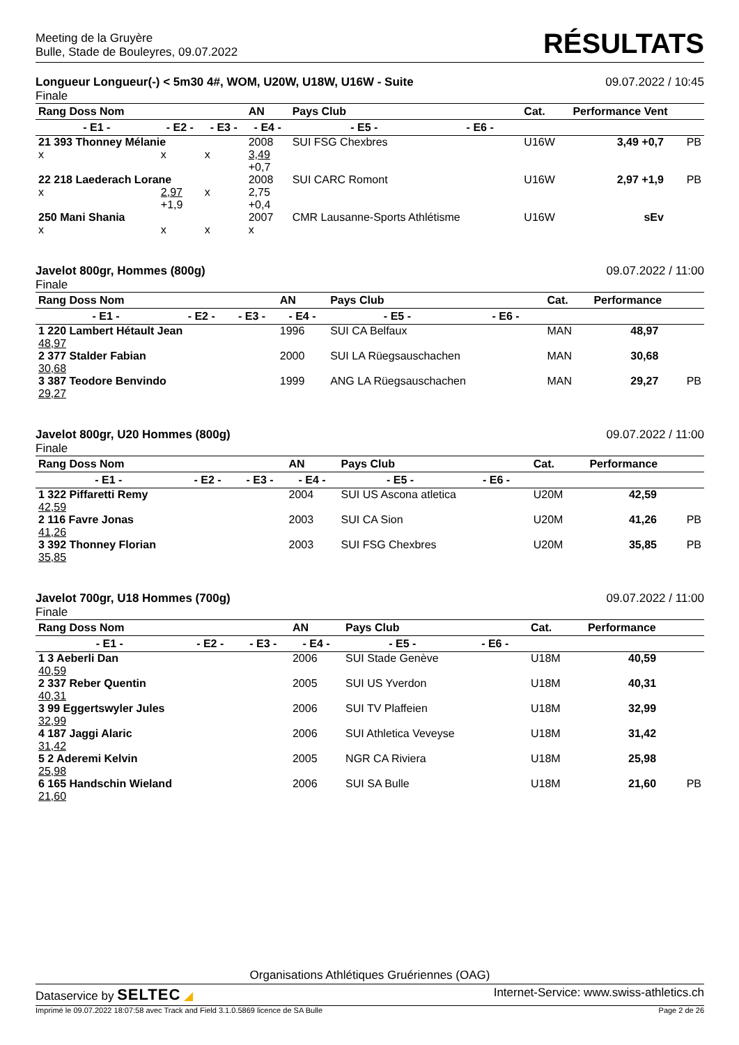Meeting de la Gruyère
Bulle, Stade de Bouleyres, 09.07.2022
RÉSULTATS
Longueur Longueur(-) < 5m30 4#, WOM, U20W, U18W, U16W - Suite 09.07.2022 / 10:45
Finale
| Rang Doss Nom | | | AN | Pays Club | | Cat. | Performance Vent | |
| --- | --- | --- | --- | --- | --- | --- | --- | --- |
| - E1 - | - E2 - | - E3 - | - E4 - | - E5 - | - E6 - | | | |
| 21 393 Thonney Mélanie | | | 2008 | SUI FSG Chexbres | | U16W | 3,49 +0,7 | PB |
| x | x | x | 3,49 +0,7 | | | | | |
| 22 218 Laederach Lorane | | | 2008 | SUI CARC Romont | | U16W | 2,97 +1,9 | PB |
| x | 2,97 +1,9 | x | 2,75 +0,4 | | | | | |
| 250 Mani Shania | | | 2007 | CMR Lausanne-Sports Athlétisme | | U16W | sEv | |
| x | x | x | x | | | | | |
Javelot 800gr, Hommes (800g) 09.07.2022 / 11:00
Finale
| Rang Doss Nom | | | AN | Pays Club | | Cat. | Performance | |
| --- | --- | --- | --- | --- | --- | --- | --- | --- |
| - E1 - | - E2 - | - E3 - | - E4 - | - E5 - | - E6 - | | | |
| 1 220 Lambert Hétault Jean | | | 1996 | SUI CA Belfaux | | MAN | 48,97 | |
| 48,97 | | | | | | | | |
| 2 377 Stalder Fabian | | | 2000 | SUI LA Rüegsauschachen | | MAN | 30,68 | |
| 30,68 | | | | | | | | |
| 3 387 Teodore Benvindo | | | 1999 | ANG LA Rüegsauschachen | | MAN | 29,27 | PB |
| 29,27 | | | | | | | | |
Javelot 800gr, U20 Hommes (800g) 09.07.2022 / 11:00
Finale
| Rang Doss Nom | | | AN | Pays Club | | Cat. | Performance | |
| --- | --- | --- | --- | --- | --- | --- | --- | --- |
| - E1 - | - E2 - | - E3 - | - E4 - | - E5 - | - E6 - | | | |
| 1 322 Piffaretti Remy | | | 2004 | SUI US Ascona atletica | | U20M | 42,59 | |
| 42,59 | | | | | | | | |
| 2 116 Favre Jonas | | | 2003 | SUI CA Sion | | U20M | 41,26 | PB |
| 41,26 | | | | | | | | |
| 3 392 Thonney Florian | | | 2003 | SUI FSG Chexbres | | U20M | 35,85 | PB |
| 35,85 | | | | | | | | |
Javelot 700gr, U18 Hommes (700g) 09.07.2022 / 11:00
Finale
| Rang Doss Nom | | | AN | Pays Club | | Cat. | Performance | |
| --- | --- | --- | --- | --- | --- | --- | --- | --- |
| - E1 - | - E2 - | - E3 - | - E4 - | - E5 - | - E6 - | | | |
| 1 3 Aeberli Dan | | | 2006 | SUI Stade Genève | | U18M | 40,59 | |
| 40,59 | | | | | | | | |
| 2 337 Reber Quentin | | | 2005 | SUI US Yverdon | | U18M | 40,31 | |
| 40,31 | | | | | | | | |
| 3 99 Eggertswyler Jules | | | 2006 | SUI TV Plaffeien | | U18M | 32,99 | |
| 32,99 | | | | | | | | |
| 4 187 Jaggi Alaric | | | 2006 | SUI Athletica Veveyse | | U18M | 31,42 | |
| 31,42 | | | | | | | | |
| 5 2 Aderemi Kelvin | | | 2005 | NGR CA Riviera | | U18M | 25,98 | |
| 25,98 | | | | | | | | |
| 6 165 Handschin Wieland | | | 2006 | SUI SA Bulle | | U18M | 21,60 | PB |
| 21,60 | | | | | | | | |
Organisations Athlétiques Gruériennes (OAG)
Dataservice by SELTEC ◢ Internet-Service: www.swiss-athletics.ch
Imprimé le 09.07.2022 18:07:58 avec Track and Field 3.1.0.5869 licence de SA Bulle Page 2 de 26